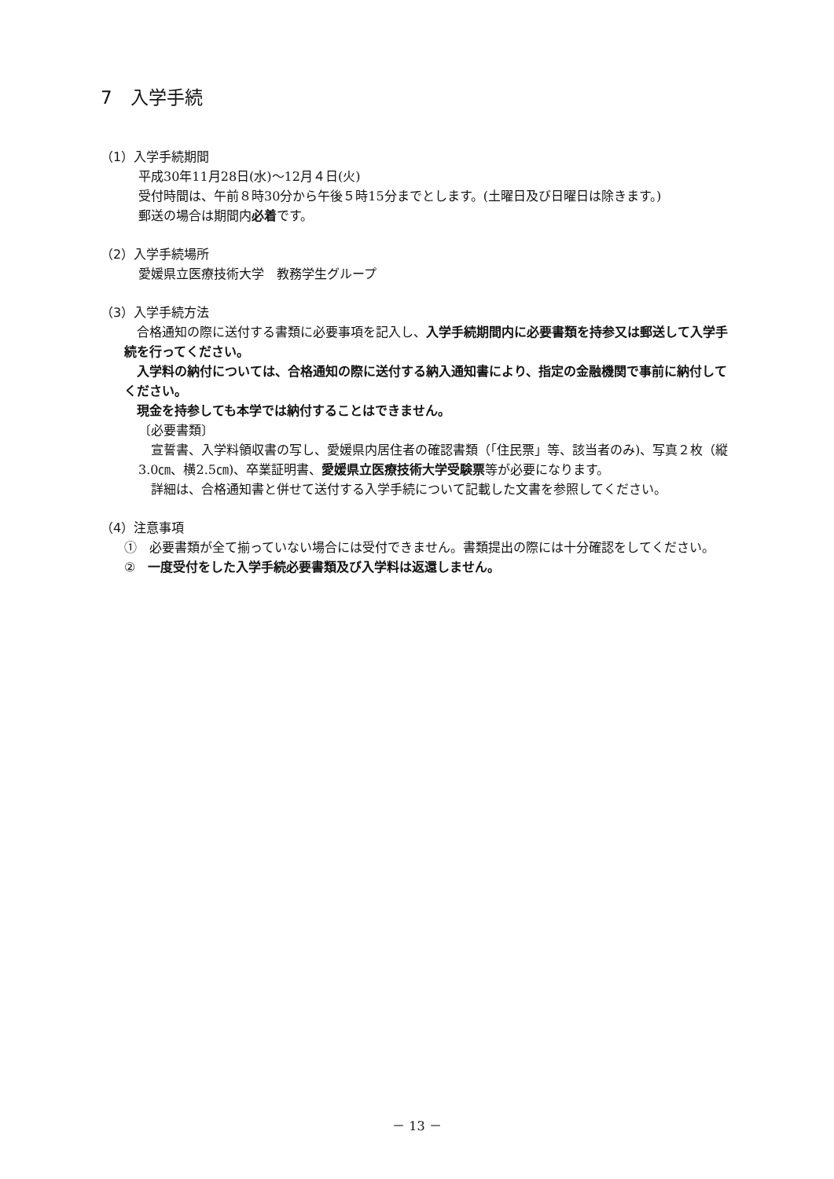7　入学手続
（1）入学手続期間
平成30年11月28日(水)～12月４日(火)
受付時間は、午前８時30分から午後５時15分までとします。(土曜日及び日曜日は除きます。)
郵送の場合は期間内必着です。
（2）入学手続場所
愛媛県立医療技術大学　教務学生グループ
（3）入学手続方法
　合格通知の際に送付する書類に必要事項を記入し、入学手続期間内に必要書類を持参又は郵送して入学手続を行ってください。
　入学料の納付については、合格通知の際に送付する納入通知書により、指定の金融機関で事前に納付してください。
　現金を持参しても本学では納付することはできません。
〔必要書類〕
　宣誓書、入学料領収書の写し、愛媛県内居住者の確認書類（「住民票」等、該当者のみ)、写真２枚（縦3.0㎝、横2.5㎝)、卒業証明書、愛媛県立医療技術大学受験票等が必要になります。
　詳細は、合格通知書と併せて送付する入学手続について記載した文書を参照してください。
（4）注意事項
①　必要書類が全て揃っていない場合には受付できません。書類提出の際には十分確認をしてください。
②　一度受付をした入学手続必要書類及び入学料は返還しません。
－ 13 －